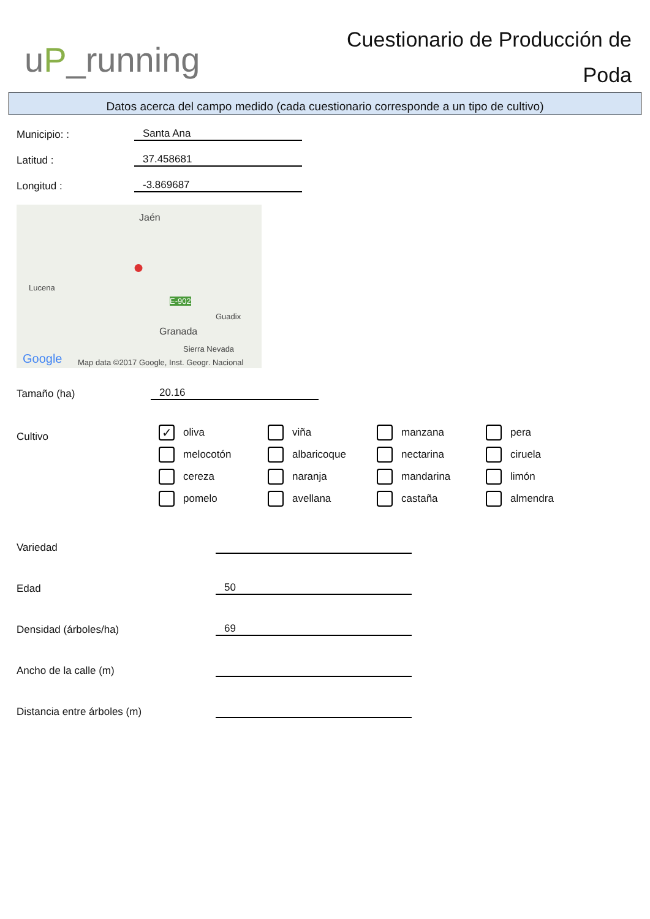uP_running
Cuestionario de Producción de Poda
Datos acerca del campo medido (cada cuestionario corresponde a un tipo de cultivo)
Municipio: :
Santa Ana
Latitud :
37.458681
Longitud :
-3.869687
Jaén
Lucena
E-902
Guadix
Granada
Sierra Nevada
Google Map data ©2017 Google, Inst. Geogr. Nacional
●
Tamaño (ha)
20.16
Cultivo
✓ oliva
viña
manzana
pera
melocotón
albaricoque
nectarina
ciruela
cereza
naranja
mandarina
limón
pomelo
avellana
castaña
almendra
Variedad
Edad
50
Densidad (árboles/ha)
69
Ancho de la calle (m)
Distancia entre árboles (m)